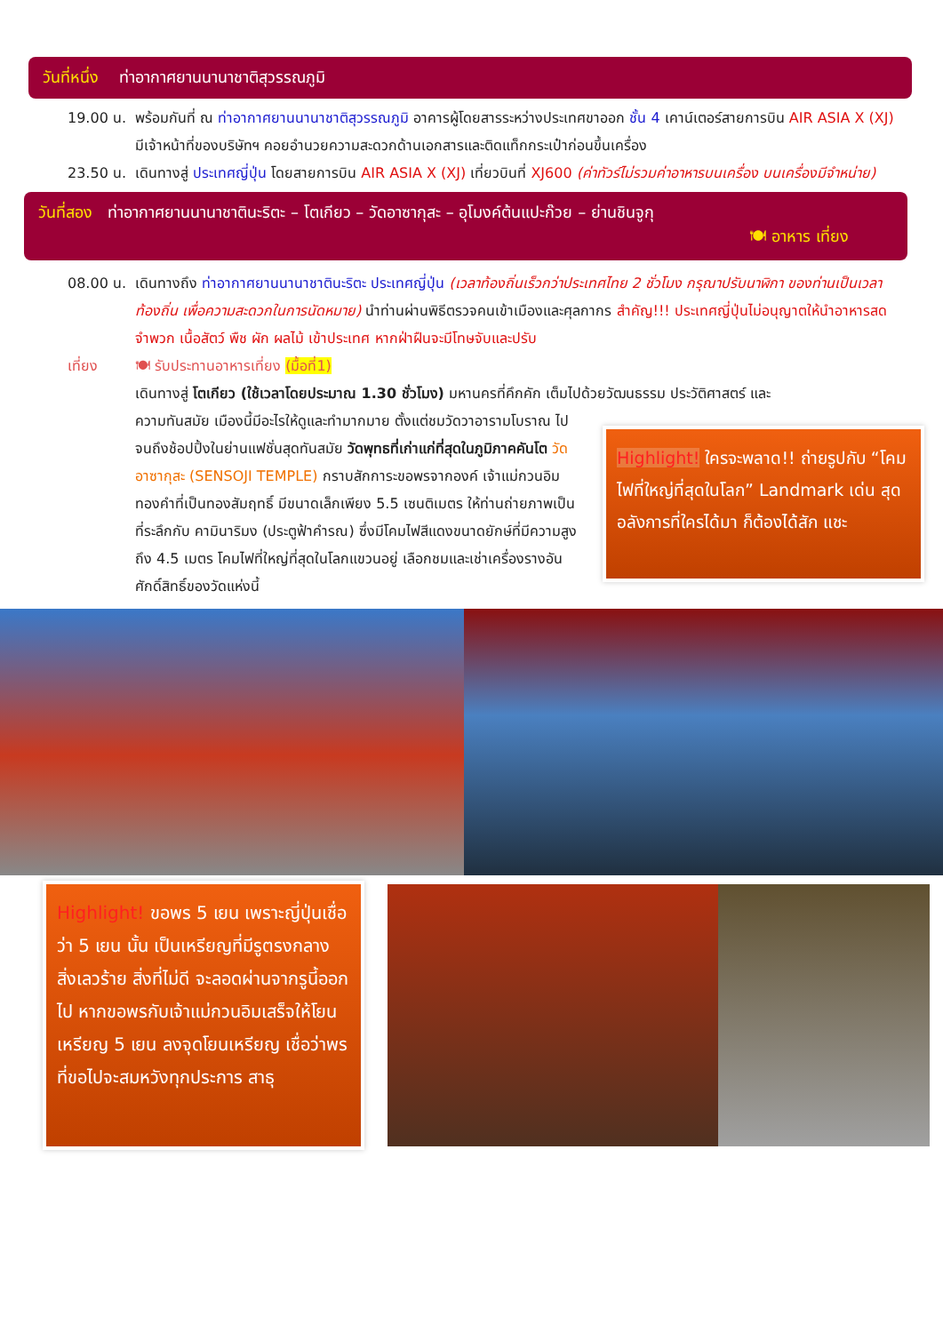วันที่หนึ่ง ท่าอากาศยานนานาชาติสุวรรณภูมิ
19.00 น.
พร้อมกันที่ ณ ท่าอากาศยานนานาชาติสุวรรณภูมิ อาคารผู้โดยสารระหว่างประเทศขาออก ชั้น 4 เคาน์เตอร์สายการบิน AIR ASIA X (XJ) มีเจ้าหน้าที่ของบริษัทฯ คอยอำนวยความสะดวกด้านเอกสารและติดแท็กกระเป๋าก่อนขึ้นเครื่อง
23.50 น.
เดินทางสู่ ประเทศญี่ปุ่น โดยสายการบิน AIR ASIA X (XJ) เที่ยวบินที่ XJ600 (ค่าทัวร์ไม่รวมค่าอาหารบนเครื่อง บนเครื่องมีจำหน่าย)
วันที่สอง ท่าอากาศยานนานาชาตินะริตะ – โตเกียว – วัดอาซากุสะ – อุโมงค์ต้นแปะก๊วย – ย่านชินจูกุ
🍽 อาหาร เที่ยง
08.00 น.
เดินทางถึง ท่าอากาศยานนานาชาตินะริตะ ประเทศญี่ปุ่น (เวลาท้องถิ่นเร็วกว่าประเทศไทย 2 ชั่วโมง กรุณาปรับนาฬิกา ของท่านเป็นเวลาท้องถิ่น เพื่อความสะดวกในการนัดหมาย) นำท่านผ่านพิธีตรวจคนเข้าเมืองและศุลกากร สำคัญ!!! ประเทศญี่ปุ่นไม่อนุญาตให้นำอาหารสด จำพวก เนื้อสัตว์ พืช ผัก ผลไม้ เข้าประเทศ หากฝ่าฝืนจะมีโทษจับและปรับ
เที่ยง 🍽 รับประทานอาหารเที่ยง (มื้อที่1)
เดินทางสู่ โตเกียว (ใช้เวลาโดยประมาณ 1.30 ชั่วโมง) มหานครที่คึกคัก เต็มไปด้วยวัฒนธรรม ประวัติศาสตร์ และ
ความทันสมัย เมืองนี้มีอะไรให้ดูและทำมากมาย ตั้งแต่ชมวัดวาอารามโบราณ ไปจนถึงช้อปปิ้งในย่านแฟชั่นสุดทันสมัย วัดพุทธที่เก่าแก่ที่สุดในภูมิภาคคันโต วัดอาซากุสะ (SENSOJI TEMPLE) กราบสักการะขอพรจากองค์ เจ้าแม่กวนอิมทองคำที่เป็นทองสัมฤทธิ์ มีขนาดเล็กเพียง 5.5 เซนติเมตร ให้ท่านถ่ายภาพเป็นที่ระลึกกับ คามินาริมง (ประตูฟ้าคำรณ) ซึ่งมีโคมไฟสีแดงขนาดยักษ์ที่มีความสูงถึง 4.5 เมตร โคมไฟที่ใหญ่ที่สุดในโลกแขวนอยู่ เลือกชมและเช่าเครื่องรางอันศักดิ์สิทธิ์ของวัดแห่งนี้
Highlight! ใครจะพลาด!! ถ่ายรูปกับ “โคมไฟที่ใหญ่ที่สุดในโลก” Landmark เด่น สุดอลังการที่ใครได้มา ก็ต้องได้สัก แชะ
Highlight! ขอพร 5 เยน เพราะญี่ปุ่นเชื่อว่า 5 เยน นั้น เป็นเหรียญที่มีรูตรงกลาง สิ่งเลวร้าย สิ่งที่ไม่ดี จะลอดผ่านจากรูนี้ออกไป หากขอพรกับเจ้าแม่กวนอิมเสร็จให้โยนเหรียญ 5 เยน ลงจุดโยนเหรียญ เชื่อว่าพรที่ขอไปจะสมหวังทุกประการ สาธุ